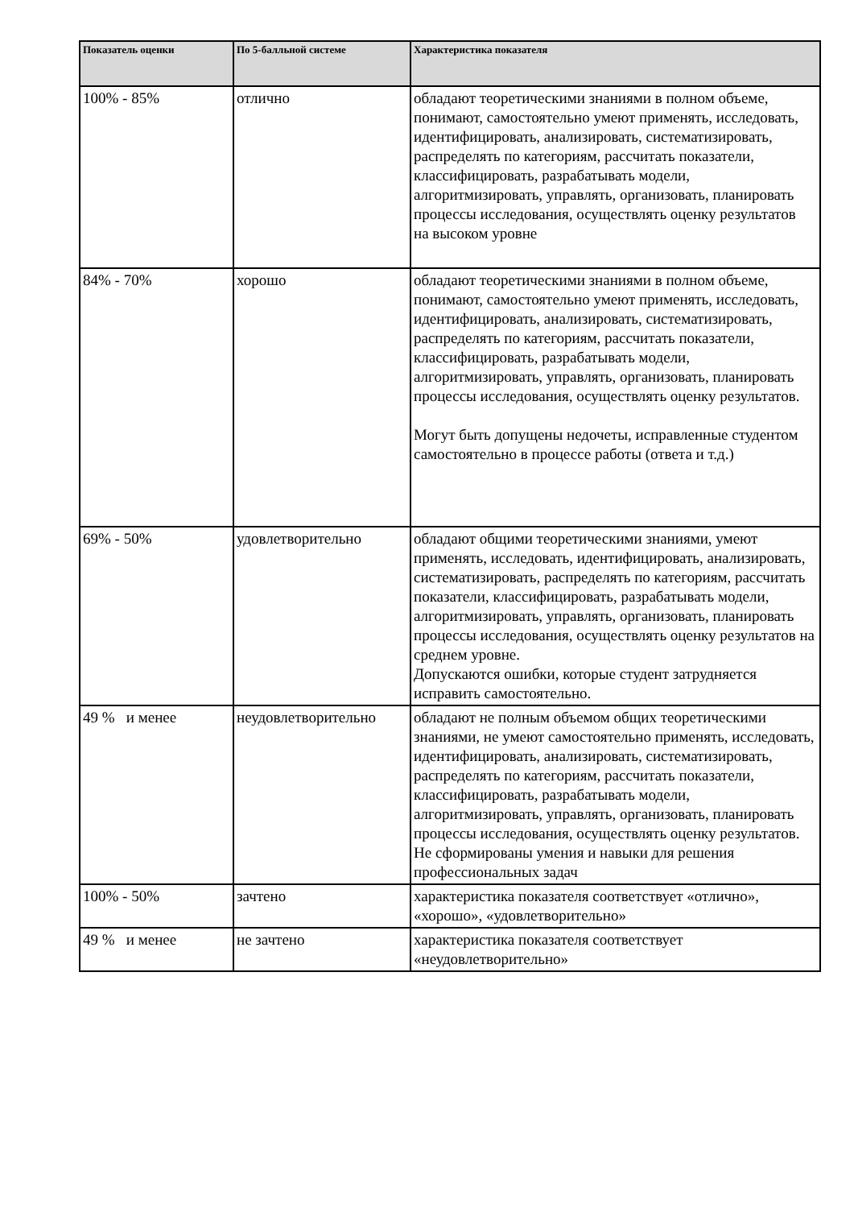| Показатель оценки | По 5-балльной системе | Характеристика показателя |
| --- | --- | --- |
| 100% - 85% | отлично | обладают теоретическими знаниями в полном объеме, понимают, самостоятельно умеют применять, исследовать, идентифицировать, анализировать, систематизировать, распределять по категориям, рассчитать показатели, классифицировать, разрабатывать модели, алгоритмизировать, управлять, организовать, планировать процессы исследования, осуществлять оценку результатов на высоком уровне |
| 84% - 70% | хорошо | обладают теоретическими знаниями в полном объеме, понимают, самостоятельно умеют применять, исследовать, идентифицировать, анализировать, систематизировать, распределять по категориям, рассчитать показатели, классифицировать, разрабатывать модели, алгоритмизировать, управлять, организовать, планировать процессы исследования, осуществлять оценку результатов. Могут быть допущены недочеты, исправленные студентом самостоятельно в процессе работы (ответа и т.д.) |
| 69% - 50% | удовлетворительно | обладают общими теоретическими знаниями, умеют применять, исследовать, идентифицировать, анализировать, систематизировать, распределять по категориям, рассчитать показатели, классифицировать, разрабатывать модели, алгоритмизировать, управлять, организовать, планировать процессы исследования, осуществлять оценку результатов на среднем уровне. Допускаются ошибки, которые студент затрудняется исправить самостоятельно. |
| 49 % и менее | неудовлетворительно | обладают не полным объемом общих теоретическими знаниями, не умеют самостоятельно применять, исследовать, идентифицировать, анализировать, систематизировать, распределять по категориям, рассчитать показатели, классифицировать, разрабатывать модели, алгоритмизировать, управлять, организовать, планировать процессы исследования, осуществлять оценку результатов. Не сформированы умения и навыки для решения профессиональных задач |
| 100% - 50% | зачтено | характеристика показателя соответствует «отлично», «хорошо», «удовлетворительно» |
| 49 % и менее | не зачтено | характеристика показателя соответствует «неудовлетворительно» |